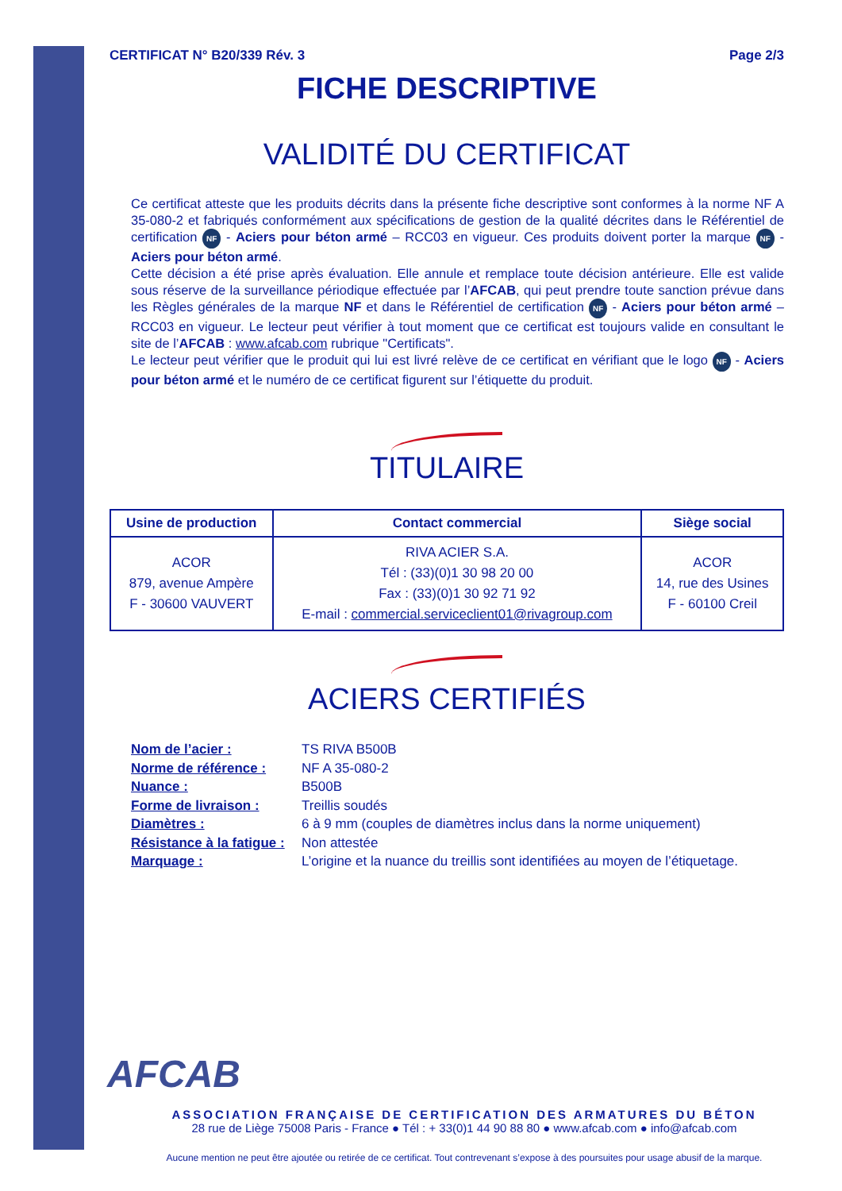CERTIFICAT N° B20/339 Rév. 3 Page 2/3
FICHE DESCRIPTIVE
VALIDITÉ DU CERTIFICAT
Ce certificat atteste que les produits décrits dans la présente fiche descriptive sont conformes à la norme NF A 35-080-2 et fabriqués conformément aux spécifications de gestion de la qualité décrites dans le Référentiel de certification NF - Aciers pour béton armé – RCC03 en vigueur. Ces produits doivent porter la marque NF - Aciers pour béton armé.
Cette décision a été prise après évaluation. Elle annule et remplace toute décision antérieure. Elle est valide sous réserve de la surveillance périodique effectuée par l’AFCAB, qui peut prendre toute sanction prévue dans les Règles générales de la marque NF et dans le Référentiel de certification NF - Aciers pour béton armé – RCC03 en vigueur. Le lecteur peut vérifier à tout moment que ce certificat est toujours valide en consultant le site de l’AFCAB : www.afcab.com rubrique "Certificats".
Le lecteur peut vérifier que le produit qui lui est livré relève de ce certificat en vérifiant que le logo NF - Aciers pour béton armé et le numéro de ce certificat figurent sur l’étiquette du produit.
TITULAIRE
| Usine de production | Contact commercial | Siège social |
| --- | --- | --- |
| ACOR 879, avenue Ampère F - 30600 VAUVERT | RIVA ACIER S.A. Tél : (33)(0)1 30 98 20 00 Fax : (33)(0)1 30 92 71 92 E-mail : commercial.serviceclient01@rivagroup.com | ACOR 14, rue des Usines F - 60100 Creil |
ACIERS CERTIFIÉS
Nom de l’acier : TS RIVA B500B
Norme de référence : NF A 35-080-2
Nuance : B500B
Forme de livraison : Treillis soudés
Diamètres : 6 à 9 mm (couples de diamètres inclus dans la norme uniquement)
Résistance à la fatigue : Non attestée
Marquage : L’origine et la nuance du treillis sont identifiées au moyen de l’étiquetage.
AFCAB
ASSOCIATION FRANÇAISE DE CERTIFICATION DES ARMATURES DU BÉTON
28 rue de Liège 75008 Paris - France ● Tél : + 33(0)1 44 90 88 80 ● www.afcab.com ● info@afcab.com
Aucune mention ne peut être ajoutée ou retirée de ce certificat. Tout contrevenant s’expose à des poursuites pour usage abusif de la marque.